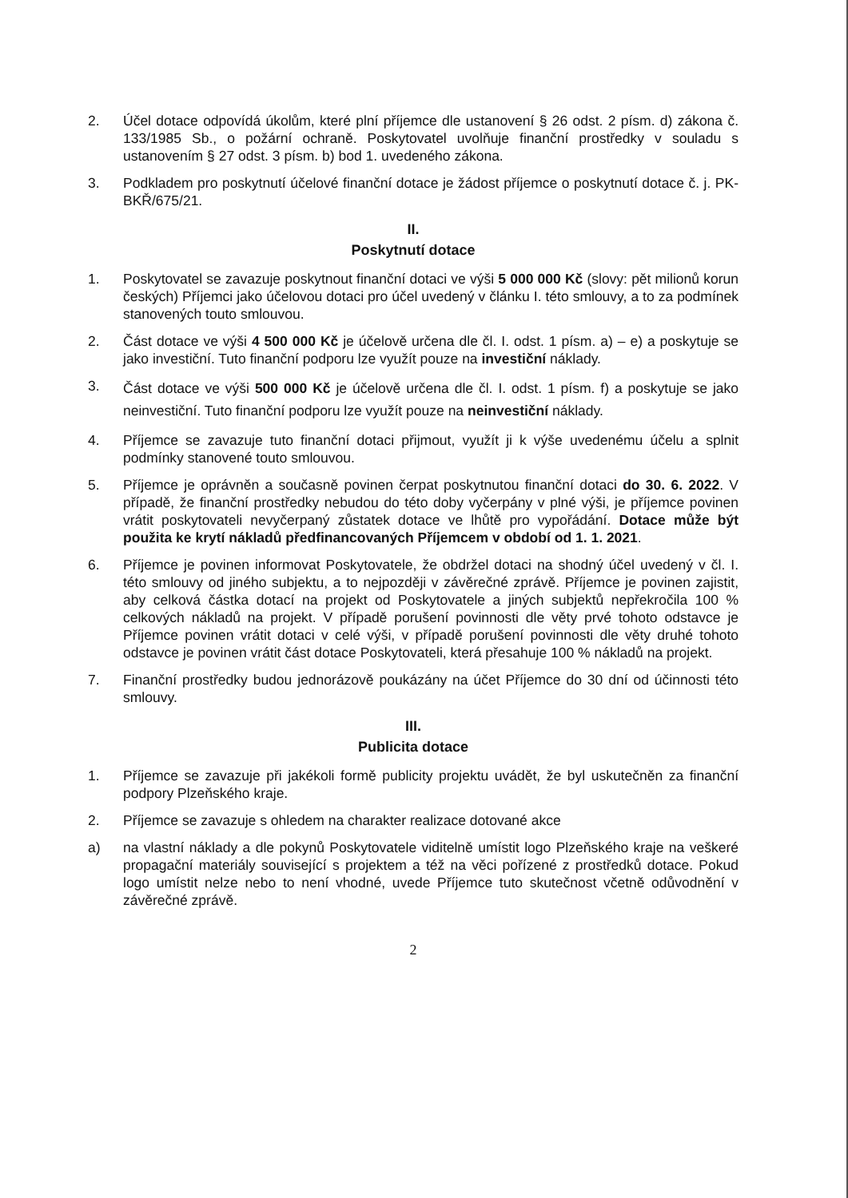2. Účel dotace odpovídá úkolům, které plní příjemce dle ustanovení § 26 odst. 2 písm. d) zákona č. 133/1985 Sb., o požární ochraně. Poskytovatel uvolňuje finanční prostředky v souladu s ustanovením § 27 odst. 3 písm. b) bod 1. uvedeného zákona.
3. Podkladem pro poskytnutí účelové finanční dotace je žádost příjemce o poskytnutí dotace č. j. PK-BKŘ/675/21.
II.
Poskytnutí dotace
1. Poskytovatel se zavazuje poskytnout finanční dotaci ve výši 5 000 000 Kč (slovy: pět milionů korun českých) Příjemci jako účelovou dotaci pro účel uvedený v článku I. této smlouvy, a to za podmínek stanovených touto smlouvou.
2. Část dotace ve výši 4 500 000 Kč je účelově určena dle čl. I. odst. 1 písm. a) – e) a poskytuje se jako investiční. Tuto finanční podporu lze využít pouze na investiční náklady.
3.
Část dotace ve výši 500 000 Kč je účelově určena dle čl. I. odst. 1 písm. f) a poskytuje se jako neinvestiční. Tuto finanční podporu lze využít pouze na neinvestiční náklady.
4. Příjemce se zavazuje tuto finanční dotaci přijmout, využít ji k výše uvedenému účelu a splnit podmínky stanovené touto smlouvou.
5. Příjemce je oprávněn a současně povinen čerpat poskytnutou finanční dotaci do 30. 6. 2022. V případě, že finanční prostředky nebudou do této doby vyčerpány v plné výši, je příjemce povinen vrátit poskytovateli nevyčerpaný zůstatek dotace ve lhůtě pro vypořádání. Dotace může být použita ke krytí nákladů předfinancovaných Příjemcem v období od 1. 1. 2021.
6. Příjemce je povinen informovat Poskytovatele, že obdržel dotaci na shodný účel uvedený v čl. I. této smlouvy od jiného subjektu, a to nejpozději v závěrečné zprávě. Příjemce je povinen zajistit, aby celková částka dotací na projekt od Poskytovatele a jiných subjektů nepřekročila 100 % celkových nákladů na projekt. V případě porušení povinnosti dle věty prvé tohoto odstavce je Příjemce povinen vrátit dotaci v celé výši, v případě porušení povinnosti dle věty druhé tohoto odstavce je povinen vrátit část dotace Poskytovateli, která přesahuje 100 % nákladů na projekt.
7. Finanční prostředky budou jednorázově poukázány na účet Příjemce do 30 dní od účinnosti této smlouvy.
III.
Publicita dotace
1. Příjemce se zavazuje při jakékoli formě publicity projektu uvádět, že byl uskutečněn za finanční podpory Plzeňského kraje.
2. Příjemce se zavazuje s ohledem na charakter realizace dotované akce
a) na vlastní náklady a dle pokynů Poskytovatele viditelně umístit logo Plzeňského kraje na veškeré propagační materiály související s projektem a též na věci pořízené z prostředků dotace. Pokud logo umístit nelze nebo to není vhodné, uvede Příjemce tuto skutečnost včetně odůvodnění v závěrečné zprávě.
2